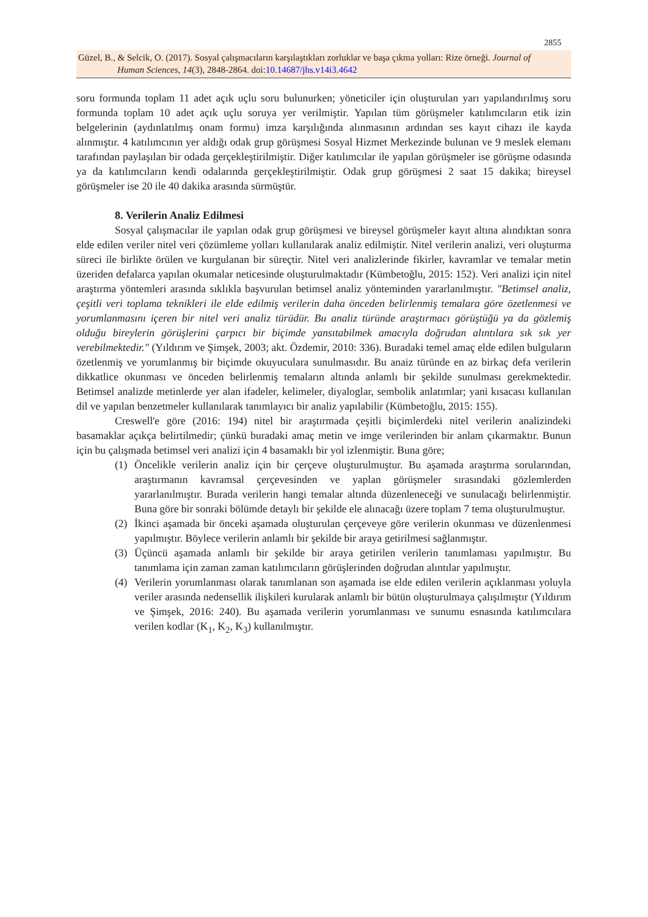2855
Güzel, B., & Selcik, O. (2017). Sosyal çalışmacıların karşılaştıkları zorluklar ve başa çıkma yolları: Rize örneği. Journal of
Human Sciences, 14(3), 2848-2864. doi:10.14687/jhs.v14i3.4642
soru formunda toplam 11 adet açık uçlu soru bulunurken; yöneticiler için oluşturulan yarı yapılandırılmış soru formunda toplam 10 adet açık uçlu soruya yer verilmiştir. Yapılan tüm görüşmeler katılımcıların etik izin belgelerinin (aydınlatılmış onam formu) imza karşılığında alınmasının ardından ses kayıt cihazı ile kayda alınmıştır. 4 katılımcının yer aldığı odak grup görüşmesi Sosyal Hizmet Merkezinde bulunan ve 9 meslek elemanı tarafından paylaşılan bir odada gerçekleştirilmiştir. Diğer katılımcılar ile yapılan görüşmeler ise görüşme odasında ya da katılımcıların kendi odalarında gerçekleştirilmiştir. Odak grup görüşmesi 2 saat 15 dakika; bireysel görüşmeler ise 20 ile 40 dakika arasında sürmüştür.
8. Verilerin Analiz Edilmesi
Sosyal çalışmacılar ile yapılan odak grup görüşmesi ve bireysel görüşmeler kayıt altına alındıktan sonra elde edilen veriler nitel veri çözümleme yolları kullanılarak analiz edilmiştir. Nitel verilerin analizi, veri oluşturma süreci ile birlikte örülen ve kurgulanan bir süreçtir. Nitel veri analizlerinde fikirler, kavramlar ve temalar metin üzeriden defalarca yapılan okumalar neticesinde oluşturulmaktadır (Kümbetoğlu, 2015: 152). Veri analizi için nitel araştırma yöntemleri arasında sıklıkla başvurulan betimsel analiz yönteminden yararlanılmıştır. "Betimsel analiz, çeşitli veri toplama teknikleri ile elde edilmiş verilerin daha önceden belirlenmiş temalara göre özetlenmesi ve yorumlanmasını içeren bir nitel veri analiz türüdür. Bu analiz türünde araştırmacı görüştüğü ya da gözlemiş olduğu bireylerin görüşlerini çarpıcı bir biçimde yansıtabilmek amacıyla doğrudan alıntılara sık sık yer verebilmektedir." (Yıldırım ve Şimşek, 2003; akt. Özdemir, 2010: 336). Buradaki temel amaç elde edilen bulguların özetlenmiş ve yorumlanmış bir biçimde okuyuculara sunulmasıdır. Bu anaiz türünde en az birkaç defa verilerin dikkatlice okunması ve önceden belirlenmiş temaların altında anlamlı bir şekilde sunulması gerekmektedir. Betimsel analizde metinlerde yer alan ifadeler, kelimeler, diyaloglar, sembolik anlatımlar; yani kısacası kullanılan dil ve yapılan benzetmeler kullanılarak tanımlayıcı bir analiz yapılabilir (Kümbetoğlu, 2015: 155).
Creswell'e göre (2016: 194) nitel bir araştırmada çeşitli biçimlerdeki nitel verilerin analizindeki basamaklar açıkça belirtilmedir; çünkü buradaki amaç metin ve imge verilerinden bir anlam çıkarmaktır. Bunun için bu çalışmada betimsel veri analizi için 4 basamaklı bir yol izlenmiştir. Buna göre;
(1) Öncelikle verilerin analiz için bir çerçeve oluşturulmuştur. Bu aşamada araştırma sorularından, araştırmanın kavramsal çerçevesinden ve yaplan görüşmeler sırasındaki gözlemlerden yararlanılmıştır. Burada verilerin hangi temalar altında düzenleneceği ve sunulacağı belirlenmiştir. Buna göre bir sonraki bölümde detaylı bir şekilde ele alınacağı üzere toplam 7 tema oluşturulmuştur.
(2) İkinci aşamada bir önceki aşamada oluşturulan çerçeveye göre verilerin okunması ve düzenlenmesi yapılmıştır. Böylece verilerin anlamlı bir şekilde bir araya getirilmesi sağlanmıştır.
(3) Üçüncü aşamada anlamlı bir şekilde bir araya getirilen verilerin tanımlaması yapılmıştır. Bu tanımlama için zaman zaman katılımcıların görüşlerinden doğrudan alıntılar yapılmıştır.
(4) Verilerin yorumlanması olarak tanımlanan son aşamada ise elde edilen verilerin açıklanması yoluyla veriler arasında nedensellik ilişkileri kurularak anlamlı bir bütün oluşturulmaya çalışılmıştır (Yıldırım ve Şimşek, 2016: 240). Bu aşamada verilerin yorumlanması ve sunumu esnasında katılımcılara verilen kodlar (K<sub>1</sub>, K<sub>2</sub>, K<sub>3</sub>) kullanılmıştır.